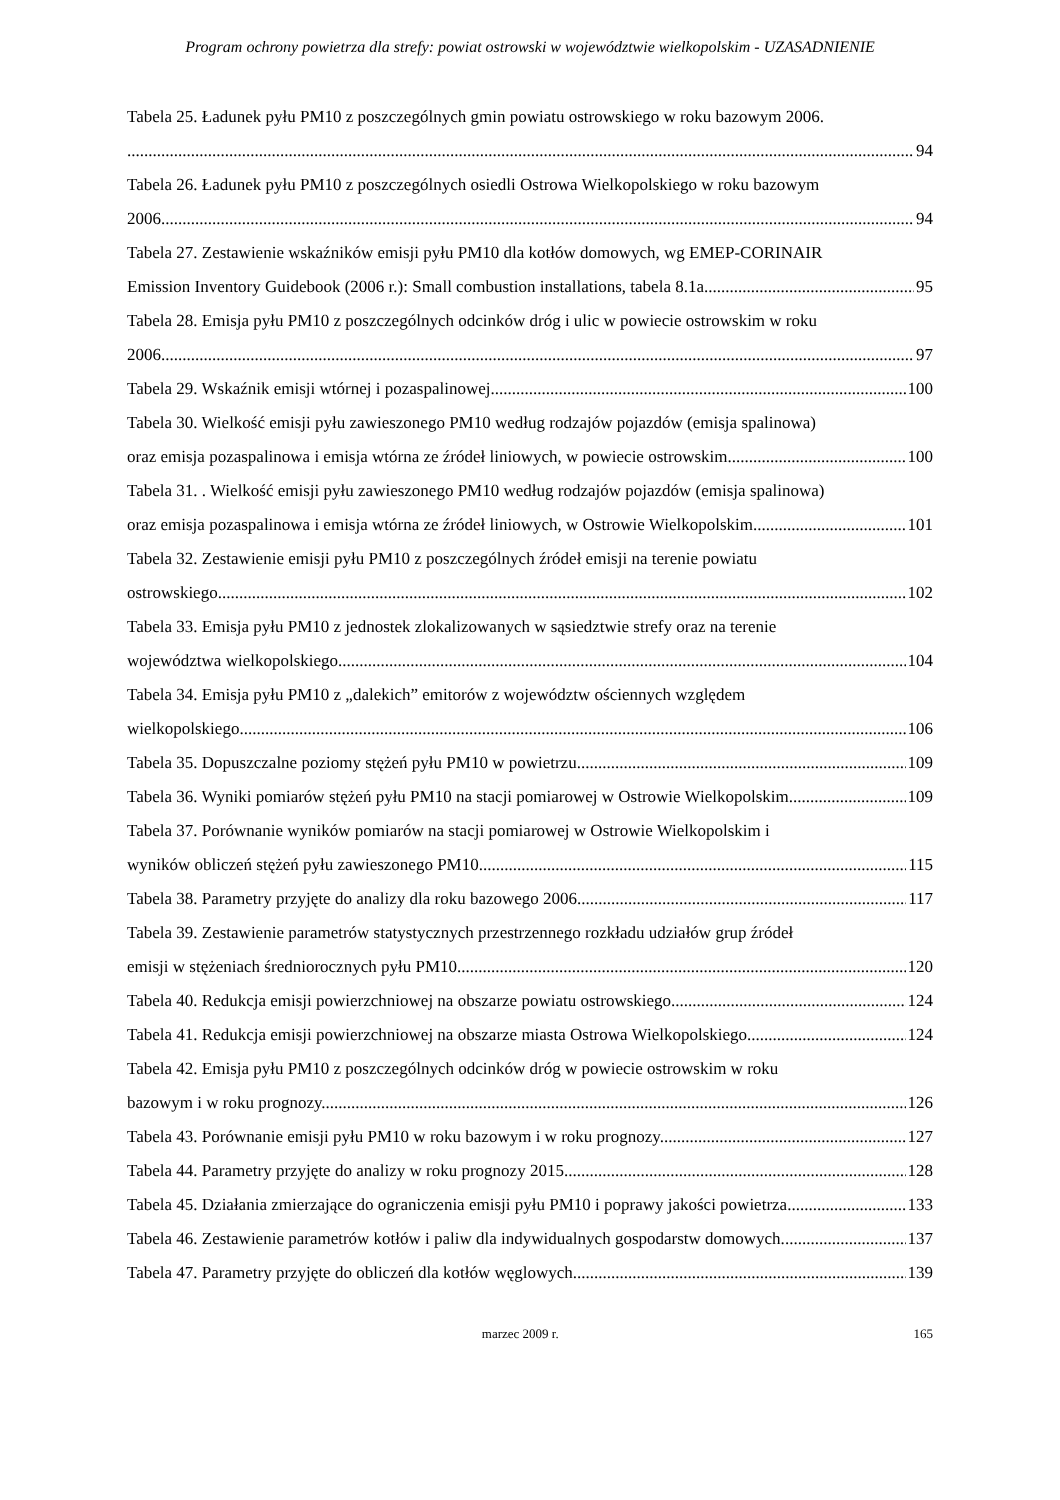Program ochrony powietrza dla strefy: powiat ostrowski w województwie wielkopolskim - UZASADNIENIE
Tabela 25. Ładunek pyłu PM10 z poszczególnych gmin powiatu ostrowskiego w roku bazowym 2006.
94
Tabela 26. Ładunek pyłu PM10 z poszczególnych osiedli Ostrowa Wielkopolskiego w roku bazowym
2006. 94
Tabela 27. Zestawienie wskaźników emisji pyłu PM10 dla kotłów domowych, wg EMEP-CORINAIR
Emission Inventory Guidebook (2006 r.): Small combustion installations, tabela 8.1a 95
Tabela 28. Emisja pyłu PM10 z poszczególnych odcinków dróg i ulic w powiecie ostrowskim w roku
2006. 97
Tabela 29. Wskaźnik emisji wtórnej i pozaspalinowej 100
Tabela 30. Wielkość emisji pyłu zawieszonego PM10 według rodzajów pojazdów (emisja spalinowa)
oraz emisja pozaspalinowa i emisja wtórna ze źródeł liniowych, w powiecie ostrowskim. 100
Tabela 31. . Wielkość emisji pyłu zawieszonego PM10 według rodzajów pojazdów (emisja spalinowa)
oraz emisja pozaspalinowa i emisja wtórna ze źródeł liniowych, w Ostrowie Wielkopolskim. 101
Tabela 32. Zestawienie emisji pyłu PM10 z poszczególnych źródeł emisji na terenie powiatu
ostrowskiego 102
Tabela 33. Emisja pyłu PM10 z jednostek zlokalizowanych w sąsiedztwie strefy oraz na terenie
województwa wielkopolskiego. 104
Tabela 34. Emisja pyłu PM10 z „dalekich” emitorów z województw ościennych względem
wielkopolskiego. 106
Tabela 35. Dopuszczalne poziomy stężeń pyłu PM10 w powietrzu. 109
Tabela 36. Wyniki pomiarów stężeń pyłu PM10 na stacji pomiarowej w Ostrowie Wielkopolskim. 109
Tabela 37. Porównanie wyników pomiarów na stacji pomiarowej w Ostrowie Wielkopolskim i
wyników obliczeń stężeń pyłu zawieszonego PM10. 115
Tabela 38. Parametry przyjęte do analizy dla roku bazowego 2006. 117
Tabela 39. Zestawienie parametrów statystycznych przestrzennego rozkładu udziałów grup źródeł
emisji w stężeniach średniorocznych pyłu PM10 120
Tabela 40. Redukcja emisji powierzchniowej na obszarze powiatu ostrowskiego. 124
Tabela 41. Redukcja emisji powierzchniowej na obszarze miasta Ostrowa Wielkopolskiego. 124
Tabela 42. Emisja pyłu PM10 z poszczególnych odcinków dróg w powiecie ostrowskim w roku
bazowym i w roku prognozy. 126
Tabela 43. Porównanie emisji pyłu PM10 w roku bazowym i w roku prognozy. 127
Tabela 44. Parametry przyjęte do analizy w roku prognozy 2015. 128
Tabela 45. Działania zmierzające do ograniczenia emisji pyłu PM10 i poprawy jakości powietrza 133
Tabela 46. Zestawienie parametrów kotłów i paliw dla indywidualnych gospodarstw domowych. 137
Tabela 47. Parametry przyjęte do obliczeń dla kotłów węglowych 139
marzec 2009 r. 165